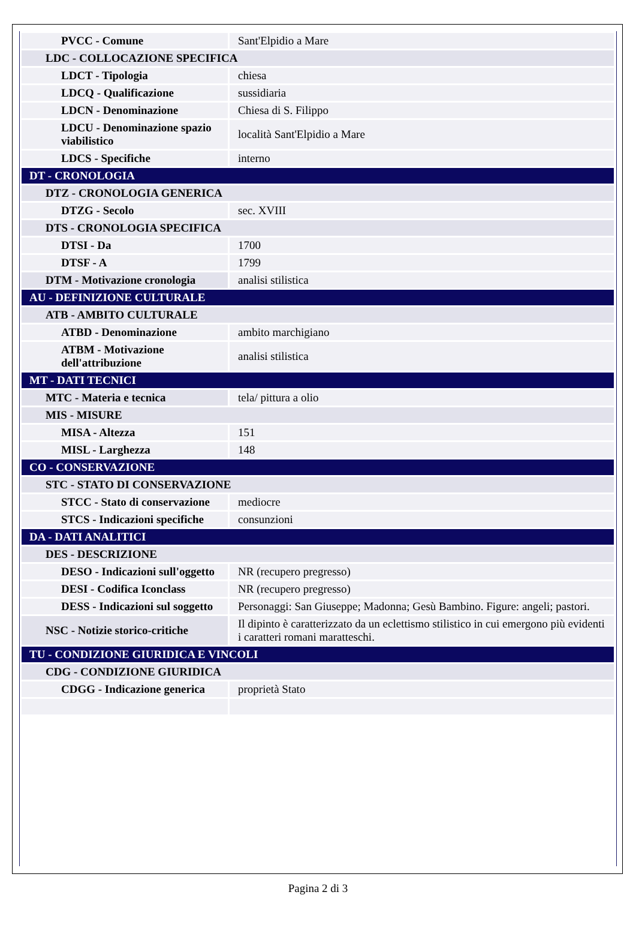| PVCC - Comune | Sant'Elpidio a Mare |
| LDC - COLLOCAZIONE SPECIFICA | |
| LDCT - Tipologia | chiesa |
| LDCQ - Qualificazione | sussidiaria |
| LDCN - Denominazione | Chiesa di S. Filippo |
| LDCU - Denominazione spazio viabilistico | località Sant'Elpidio a Mare |
| LDCS - Specifiche | interno |
| DT - CRONOLOGIA | |
| DTZ - CRONOLOGIA GENERICA | |
| DTZG - Secolo | sec. XVIII |
| DTS - CRONOLOGIA SPECIFICA | |
| DTSI - Da | 1700 |
| DTSF - A | 1799 |
| DTM - Motivazione cronologia | analisi stilistica |
| AU - DEFINIZIONE CULTURALE | |
| ATB - AMBITO CULTURALE | |
| ATBD - Denominazione | ambito marchigiano |
| ATBM - Motivazione dell'attribuzione | analisi stilistica |
| MT - DATI TECNICI | |
| MTC - Materia e tecnica | tela/ pittura a olio |
| MIS - MISURE | |
| MISA - Altezza | 151 |
| MISL - Larghezza | 148 |
| CO - CONSERVAZIONE | |
| STC - STATO DI CONSERVAZIONE | |
| STCC - Stato di conservazione | mediocre |
| STCS - Indicazioni specifiche | consunzioni |
| DA - DATI ANALITICI | |
| DES - DESCRIZIONE | |
| DESO - Indicazioni sull'oggetto | NR (recupero pregresso) |
| DESI - Codifica Iconclass | NR (recupero pregresso) |
| DESS - Indicazioni sul soggetto | Personaggi: San Giuseppe; Madonna; Gesù Bambino. Figure: angeli; pastori. |
| NSC - Notizie storico-critiche | Il dipinto è caratterizzato da un eclettismo stilistico in cui emergono più evidenti i caratteri romani maratteschi. |
| TU - CONDIZIONE GIURIDICA E VINCOLI | |
| CDG - CONDIZIONE GIURIDICA | |
| CDGG - Indicazione generica | proprietà Stato |
Pagina 2 di 3